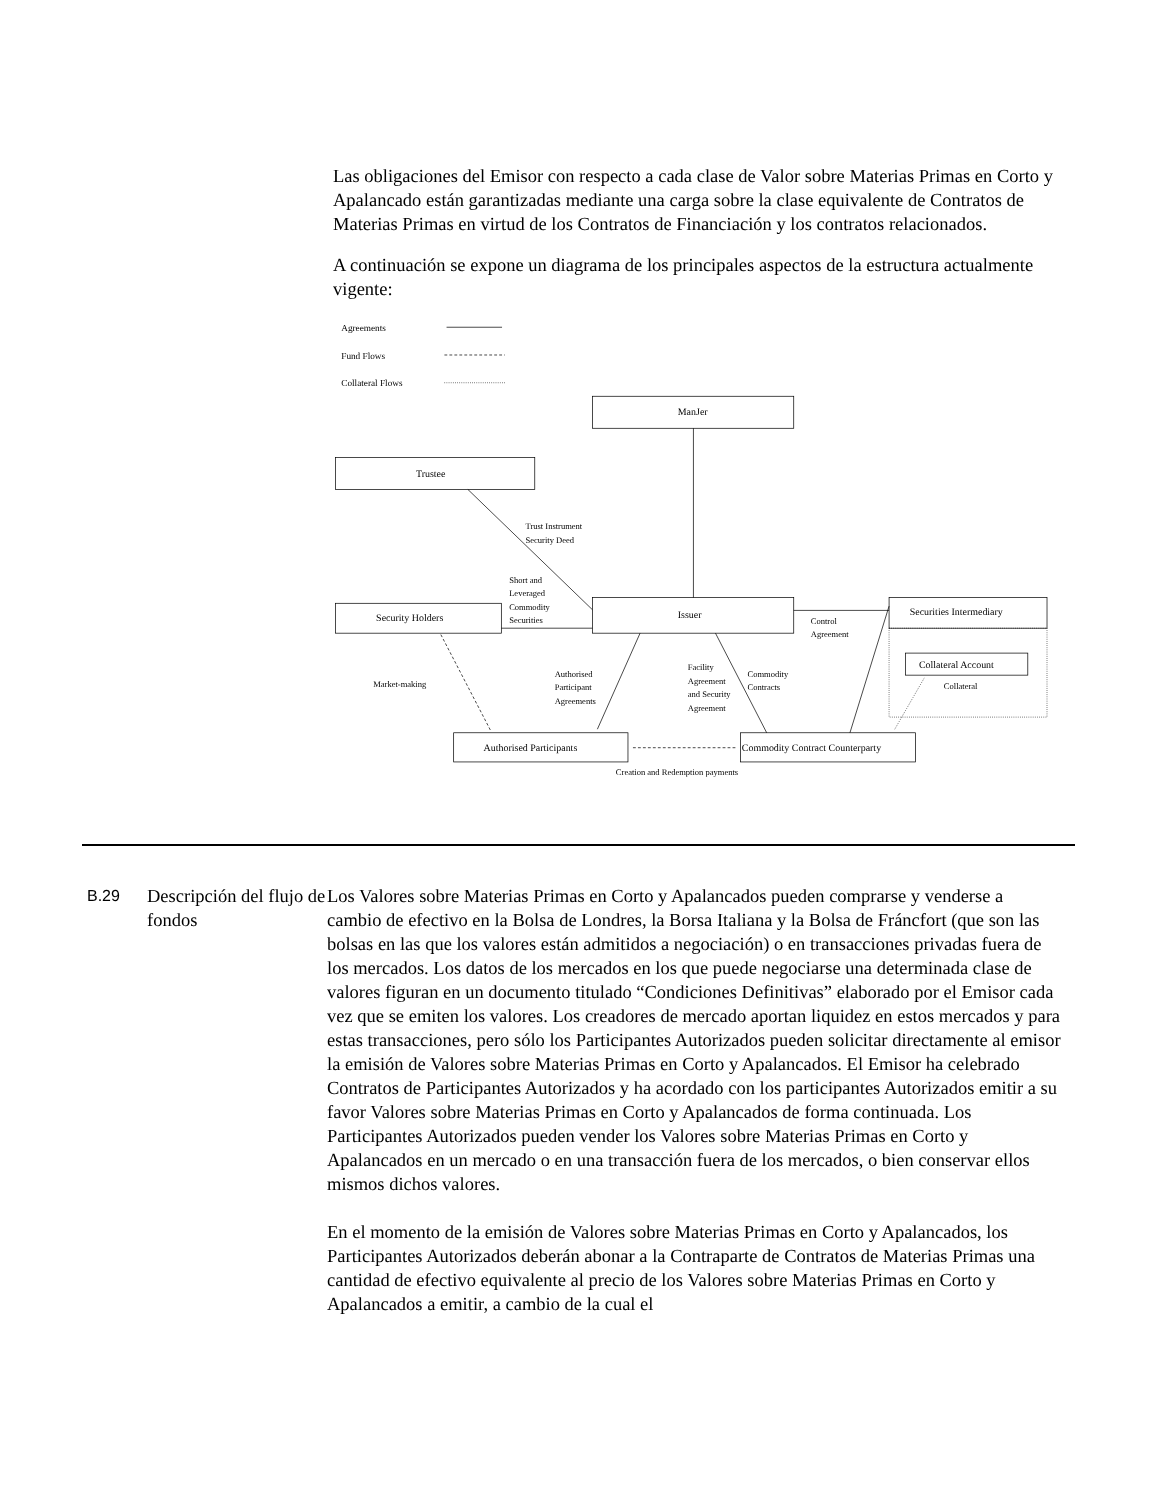Las obligaciones del Emisor con respecto a cada clase de Valor sobre Materias Primas en Corto y Apalancado están garantizadas mediante una carga sobre la clase equivalente de Contratos de Materias Primas en virtud de los Contratos de Financiación y los contratos relacionados.
A continuación se expone un diagrama de los principales aspectos de la estructura actualmente vigente:
Agreements
Fund Flows
Collateral Flows
ManJer
Trustee
Trust Instrument
Security Deed
Short and
Leveraged
Commodity
Securities
Security Holders
Issuer
Securities Intermediary
Control
Agreement
Collateral Account
Collateral
Market-making
Authorised
Participant
Agreements
Facility
Agreement
and Security
Agreement
Commodity
Contracts
Authorised Participants
Commodity Contract Counterparty
Creation and Redemption payments
B.29
Descripción del flujo de fondos
Los Valores sobre Materias Primas en Corto y Apalancados pueden comprarse y venderse a cambio de efectivo en la Bolsa de Londres, la Borsa Italiana y la Bolsa de Fráncfort (que son las bolsas en las que los valores están admitidos a negociación) o en transacciones privadas fuera de los mercados. Los datos de los mercados en los que puede negociarse una determinada clase de valores figuran en un documento titulado “Condiciones Definitivas” elaborado por el Emisor cada vez que se emiten los valores. Los creadores de mercado aportan liquidez en estos mercados y para estas transacciones, pero sólo los Participantes Autorizados pueden solicitar directamente al emisor la emisión de Valores sobre Materias Primas en Corto y Apalancados. El Emisor ha celebrado Contratos de Participantes Autorizados y ha acordado con los participantes Autorizados emitir a su favor Valores sobre Materias Primas en Corto y Apalancados de forma continuada. Los Participantes Autorizados pueden vender los Valores sobre Materias Primas en Corto y Apalancados en un mercado o en una transacción fuera de los mercados, o bien conservar ellos mismos dichos valores.
En el momento de la emisión de Valores sobre Materias Primas en Corto y Apalancados, los Participantes Autorizados deberán abonar a la Contraparte de Contratos de Materias Primas una cantidad de efectivo equivalente al precio de los Valores sobre Materias Primas en Corto y Apalancados a emitir, a cambio de la cual el